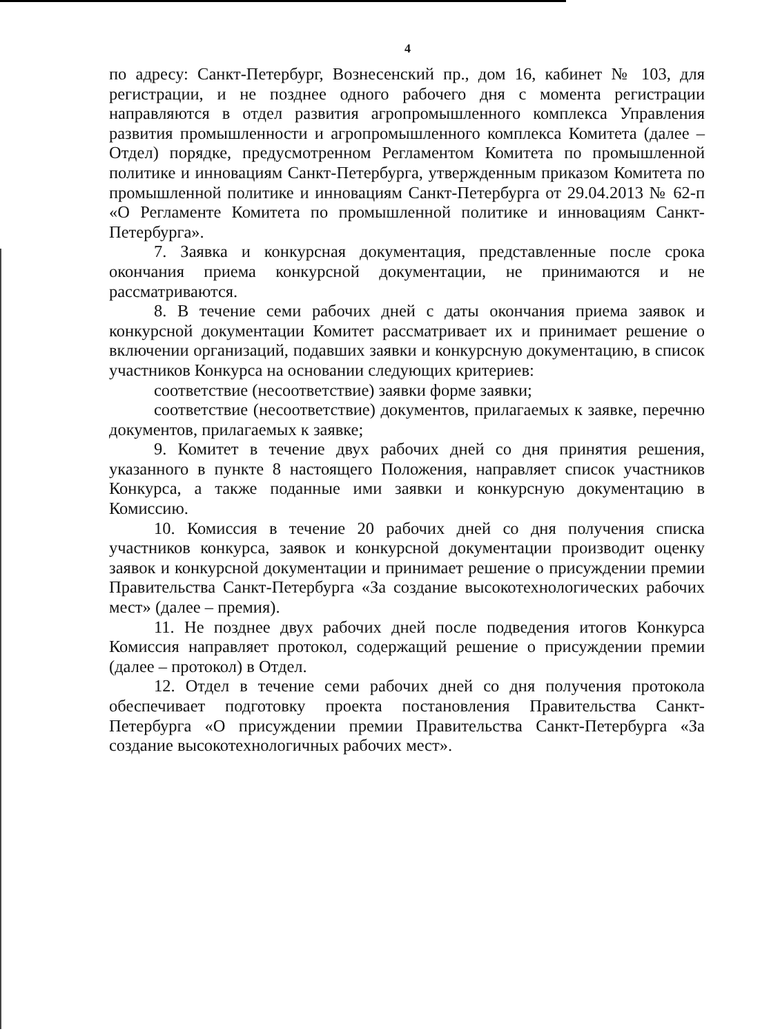4
по адресу: Санкт-Петербург, Вознесенский пр., дом 16, кабинет № 103, для регистрации, и не позднее одного рабочего дня с момента регистрации направляются в отдел развития агропромышленного комплекса Управления развития промышленности и агропромышленного комплекса Комитета (далее – Отдел) порядке, предусмотренном Регламентом Комитета по промышленной политике и инновациям Санкт-Петербурга, утвержденным приказом Комитета по промышленной политике и инновациям Санкт-Петербурга от 29.04.2013 № 62-п «О Регламенте Комитета по промышленной политике и инновациям Санкт-Петербурга».
7. Заявка и конкурсная документация, представленные после срока окончания приема конкурсной документации, не принимаются и не рассматриваются.
8. В течение семи рабочих дней с даты окончания приема заявок и конкурсной документации Комитет рассматривает их и принимает решение о включении организаций, подавших заявки и конкурсную документацию, в список участников Конкурса на основании следующих критериев:
соответствие (несоответствие) заявки форме заявки;
соответствие (несоответствие) документов, прилагаемых к заявке, перечню документов, прилагаемых к заявке;
9. Комитет в течение двух рабочих дней со дня принятия решения, указанного в пункте 8 настоящего Положения, направляет список участников Конкурса, а также поданные ими заявки и конкурсную документацию в Комиссию.
10. Комиссия в течение 20 рабочих дней со дня получения списка участников конкурса, заявок и конкурсной документации производит оценку заявок и конкурсной документации и принимает решение о присуждении премии Правительства Санкт-Петербурга «За создание высокотехнологических рабочих мест» (далее – премия).
11. Не позднее двух рабочих дней после подведения итогов Конкурса Комиссия направляет протокол, содержащий решение о присуждении премии (далее – протокол) в Отдел.
12. Отдел в течение семи рабочих дней со дня получения протокола обеспечивает подготовку проекта постановления Правительства Санкт-Петербурга «О присуждении премии Правительства Санкт-Петербурга «За создание высокотехнологичных рабочих мест».